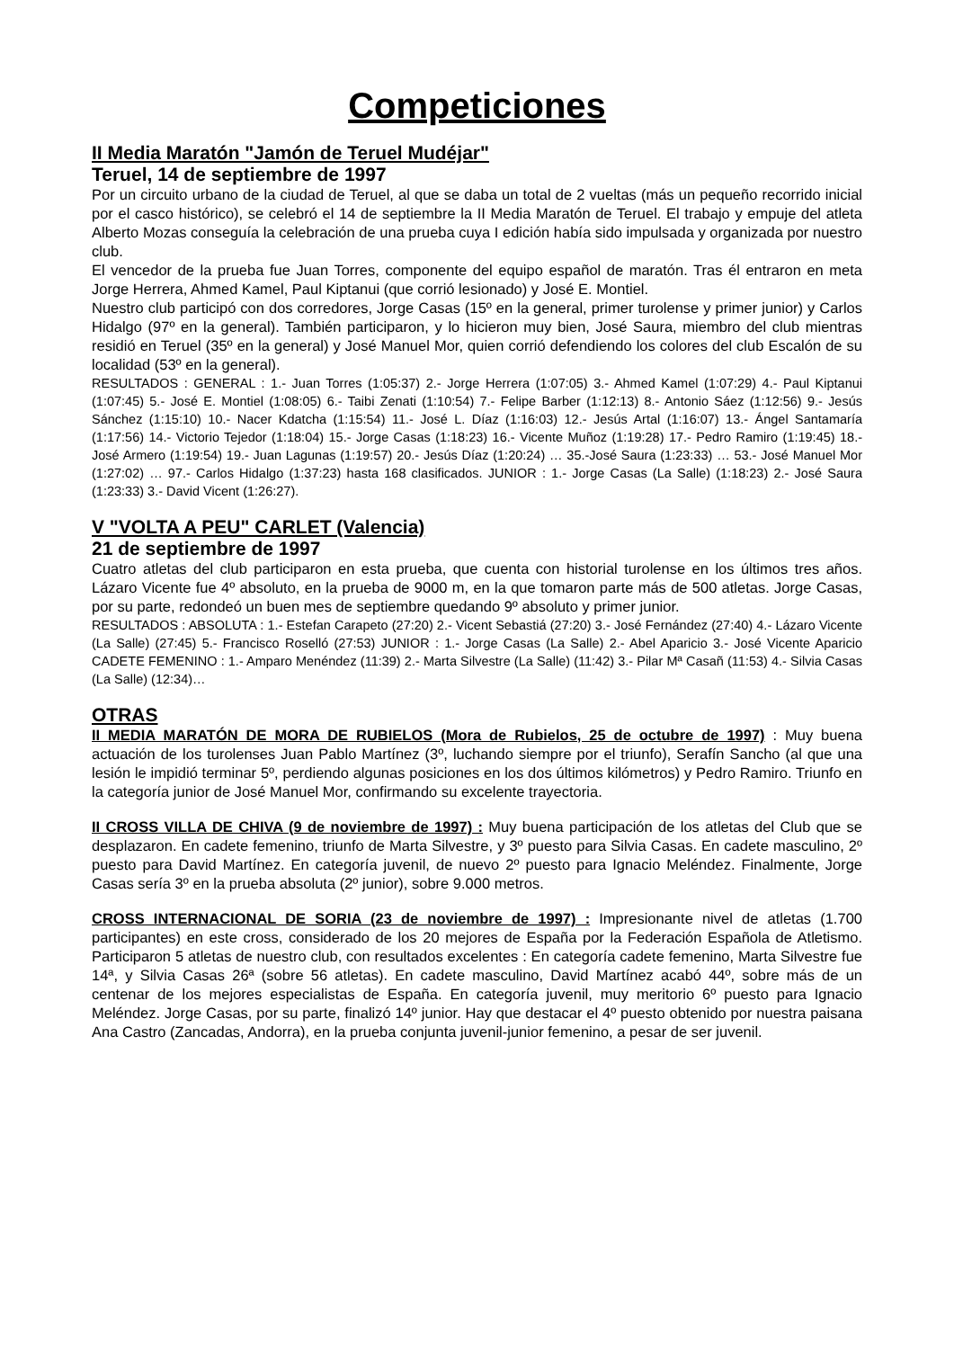Competiciones
II Media Maratón "Jamón de Teruel Mudéjar"
Teruel, 14 de septiembre de 1997
Por un circuito urbano de la ciudad de Teruel, al que se daba un total de 2 vueltas (más un pequeño recorrido inicial por el casco histórico), se celebró el 14 de septiembre la II Media Maratón de Teruel. El trabajo y empuje del atleta Alberto Mozas conseguía la celebración de una prueba cuya I edición había sido impulsada y organizada por nuestro club.
El vencedor de la prueba fue Juan Torres, componente del equipo español de maratón. Tras él entraron en meta Jorge Herrera, Ahmed Kamel, Paul Kiptanui (que corrió lesionado) y José E. Montiel.
Nuestro club participó con dos corredores, Jorge Casas (15º en la general, primer turolense y primer junior) y Carlos Hidalgo (97º en la general). También participaron, y lo hicieron muy bien, José Saura, miembro del club mientras residió en Teruel (35º en la general) y José Manuel Mor, quien corrió defendiendo los colores del club Escalón de su localidad (53º en la general).
RESULTADOS : GENERAL : 1.- Juan Torres (1:05:37) 2.- Jorge Herrera (1:07:05) 3.- Ahmed Kamel (1:07:29) 4.- Paul Kiptanui (1:07:45) 5.- José E. Montiel (1:08:05) 6.- Taibi Zenati (1:10:54) 7.- Felipe Barber (1:12:13) 8.- Antonio Sáez (1:12:56) 9.- Jesús Sánchez (1:15:10) 10.- Nacer Kdatcha (1:15:54) 11.- José L. Díaz (1:16:03) 12.- Jesús Artal (1:16:07) 13.- Ángel Santamaría (1:17:56) 14.- Victorio Tejedor (1:18:04) 15.- Jorge Casas (1:18:23) 16.- Vicente Muñoz (1:19:28) 17.- Pedro Ramiro (1:19:45) 18.- José Armero (1:19:54) 19.- Juan Lagunas (1:19:57) 20.- Jesús Díaz (1:20:24) … 35.-José Saura (1:23:33) … 53.- José Manuel Mor (1:27:02) … 97.- Carlos Hidalgo (1:37:23) hasta 168 clasificados. JUNIOR : 1.- Jorge Casas (La Salle) (1:18:23) 2.- José Saura (1:23:33) 3.- David Vicent (1:26:27).
V "VOLTA A PEU" CARLET (Valencia)
21 de septiembre de 1997
Cuatro atletas del club participaron en esta prueba, que cuenta con historial turolense en los últimos tres años. Lázaro Vicente fue 4º absoluto, en la prueba de 9000 m, en la que tomaron parte más de 500 atletas. Jorge Casas, por su parte, redondeó un buen mes de septiembre quedando 9º absoluto y primer junior.
RESULTADOS : ABSOLUTA : 1.- Estefan Carapeto (27:20) 2.- Vicent Sebastiá (27:20) 3.- José Fernández (27:40) 4.- Lázaro Vicente (La Salle) (27:45) 5.- Francisco Roselló (27:53) JUNIOR : 1.- Jorge Casas (La Salle) 2.- Abel Aparicio 3.- José Vicente Aparicio CADETE FEMENINO : 1.- Amparo Menéndez (11:39) 2.- Marta Silvestre (La Salle) (11:42) 3.- Pilar Mª Casañ (11:53) 4.- Silvia Casas (La Salle) (12:34)…
OTRAS
II MEDIA MARATÓN DE MORA DE RUBIELOS (Mora de Rubielos, 25 de octubre de 1997) : Muy buena actuación de los turolenses Juan Pablo Martínez (3º, luchando siempre por el triunfo), Serafín Sancho (al que una lesión le impidió terminar 5º, perdiendo algunas posiciones en los dos últimos kilómetros) y Pedro Ramiro. Triunfo en la categoría junior de José Manuel Mor, confirmando su excelente trayectoria.
II CROSS VILLA DE CHIVA (9 de noviembre de 1997) : Muy buena participación de los atletas del Club que se desplazaron. En cadete femenino, triunfo de Marta Silvestre, y 3º puesto para Silvia Casas. En cadete masculino, 2º puesto para David Martínez. En categoría juvenil, de nuevo 2º puesto para Ignacio Meléndez. Finalmente, Jorge Casas sería 3º en la prueba absoluta (2º junior), sobre 9.000 metros.
CROSS INTERNACIONAL DE SORIA (23 de noviembre de 1997) : Impresionante nivel de atletas (1.700 participantes) en este cross, considerado de los 20 mejores de España por la Federación Española de Atletismo. Participaron 5 atletas de nuestro club, con resultados excelentes : En categoría cadete femenino, Marta Silvestre fue 14ª, y Silvia Casas 26ª (sobre 56 atletas). En cadete masculino, David Martínez acabó 44º, sobre más de un centenar de los mejores especialistas de España. En categoría juvenil, muy meritorio 6º puesto para Ignacio Meléndez. Jorge Casas, por su parte, finalizó 14º junior. Hay que destacar el 4º puesto obtenido por nuestra paisana Ana Castro (Zancadas, Andorra), en la prueba conjunta juvenil-junior femenino, a pesar de ser juvenil.